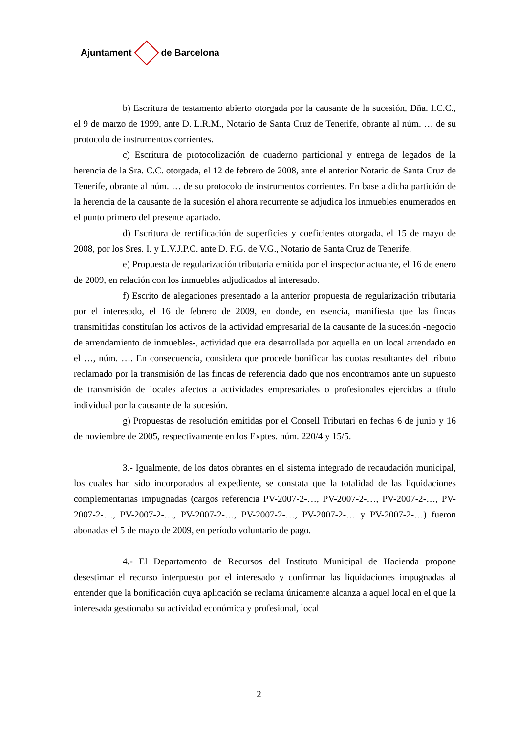Ajuntament de Barcelona
b) Escritura de testamento abierto otorgada por la causante de la sucesión, Dña. I.C.C., el 9 de marzo de 1999, ante D. L.R.M., Notario de Santa Cruz de Tenerife, obrante al núm. … de su protocolo de instrumentos corrientes.
c) Escritura de protocolización de cuaderno particional y entrega de legados de la herencia de la Sra. C.C. otorgada, el 12 de febrero de 2008, ante el anterior Notario de Santa Cruz de Tenerife, obrante al núm. … de su protocolo de instrumentos corrientes. En base a dicha partición de la herencia de la causante de la sucesión el ahora recurrente se adjudica los inmuebles enumerados en el punto primero del presente apartado.
d) Escritura de rectificación de superficies y coeficientes otorgada, el 15 de mayo de 2008, por los Sres. I. y L.V.J.P.C. ante D. F.G. de V.G., Notario de Santa Cruz de Tenerife.
e) Propuesta de regularización tributaria emitida por el inspector actuante, el 16 de enero de 2009, en relación con los inmuebles adjudicados al interesado.
f) Escrito de alegaciones presentado a la anterior propuesta de regularización tributaria por el interesado, el 16 de febrero de 2009, en donde, en esencia, manifiesta que las fincas transmitidas constituían los activos de la actividad empresarial de la causante de la sucesión -negocio de arrendamiento de inmuebles-, actividad que era desarrollada por aquella en un local arrendado en el …, núm. …. En consecuencia, considera que procede bonificar las cuotas resultantes del tributo reclamado por la transmisión de las fincas de referencia dado que nos encontramos ante un supuesto de transmisión de locales afectos a actividades empresariales o profesionales ejercidas a título individual por la causante de la sucesión.
g) Propuestas de resolución emitidas por el Consell Tributari en fechas 6 de junio y 16 de noviembre de 2005, respectivamente en los Exptes. núm. 220/4 y 15/5.
3.- Igualmente, de los datos obrantes en el sistema integrado de recaudación municipal, los cuales han sido incorporados al expediente, se constata que la totalidad de las liquidaciones complementarias impugnadas (cargos referencia PV-2007-2-…, PV-2007-2-…, PV-2007-2-…, PV-2007-2-…, PV-2007-2-…, PV-2007-2-…, PV-2007-2-…, PV-2007-2-… y PV-2007-2-…) fueron abonadas el 5 de mayo de 2009, en período voluntario de pago.
4.- El Departamento de Recursos del Instituto Municipal de Hacienda propone desestimar el recurso interpuesto por el interesado y confirmar las liquidaciones impugnadas al entender que la bonificación cuya aplicación se reclama únicamente alcanza a aquel local en el que la interesada gestionaba su actividad económica y profesional, local
2